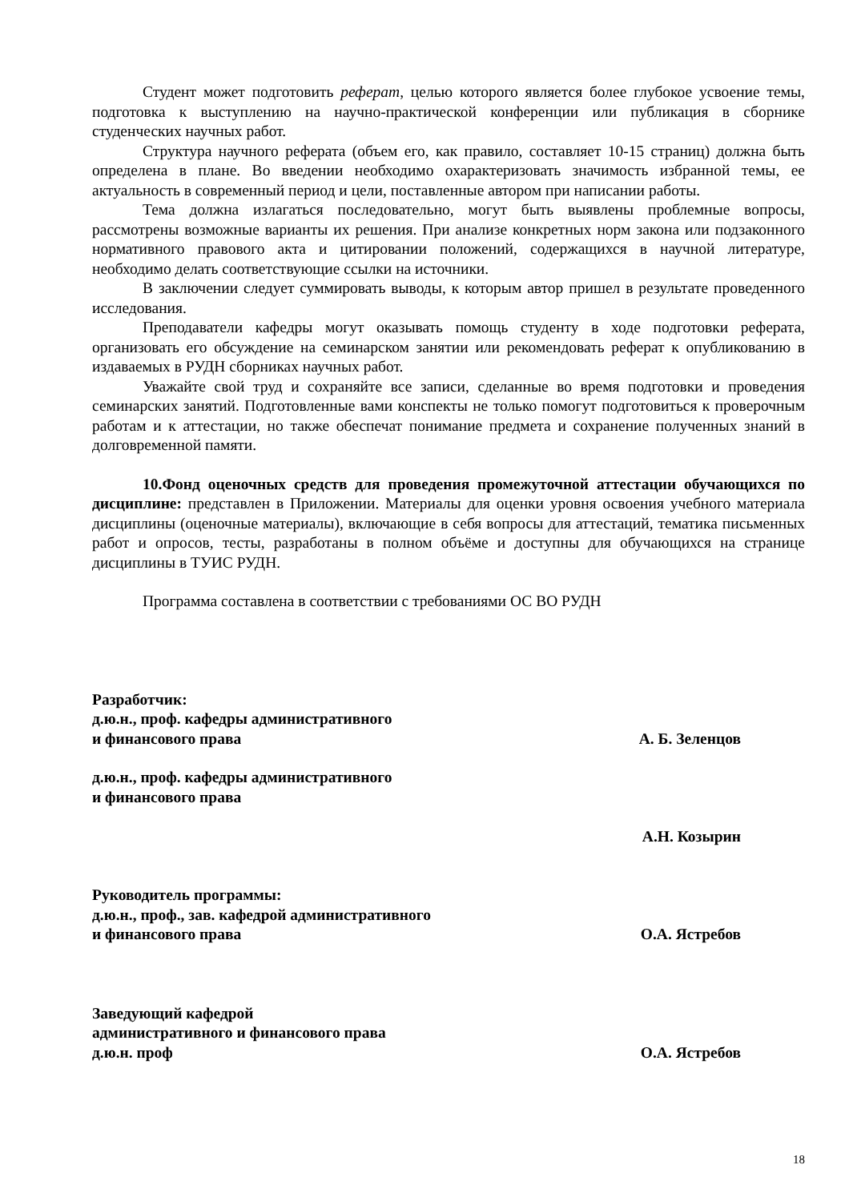Студент может подготовить реферат, целью которого является более глубокое усвоение темы, подготовка к выступлению на научно-практической конференции или публикация в сборнике студенческих научных работ.
Структура научного реферата (объем его, как правило, составляет 10-15 страниц) должна быть определена в плане. Во введении необходимо охарактеризовать значимость избранной темы, ее актуальность в современный период и цели, поставленные автором при написании работы.
Тема должна излагаться последовательно, могут быть выявлены проблемные вопросы, рассмотрены возможные варианты их решения. При анализе конкретных норм закона или подзаконного нормативного правового акта и цитировании положений, содержащихся в научной литературе, необходимо делать соответствующие ссылки на источники.
В заключении следует суммировать выводы, к которым автор пришел в результате проведенного исследования.
Преподаватели кафедры могут оказывать помощь студенту в ходе подготовки реферата, организовать его обсуждение на семинарском занятии или рекомендовать реферат к опубликованию в издаваемых в РУДН сборниках научных работ.
Уважайте свой труд и сохраняйте все записи, сделанные во время подготовки и проведения семинарских занятий. Подготовленные вами конспекты не только помогут подготовиться к проверочным работам и к аттестации, но также обеспечат понимание предмета и сохранение полученных знаний в долговременной памяти.
10.Фонд оценочных средств для проведения промежуточной аттестации обучающихся по дисциплине: представлен в Приложении. Материалы для оценки уровня освоения учебного материала дисциплины (оценочные материалы), включающие в себя вопросы для аттестаций, тематика письменных работ и опросов, тесты, разработаны в полном объёме и доступны для обучающихся на странице дисциплины в ТУИС РУДН.
Программа составлена в соответствии с требованиями ОС ВО РУДН
Разработчик:
д.ю.н., проф. кафедры административного
и финансового права
А. Б. Зеленцов
д.ю.н., проф. кафедры административного
и финансового права
А.Н. Козырин
Руководитель программы:
д.ю.н., проф., зав. кафедрой административного
и финансового права
О.А. Ястребов
Заведующий кафедрой
административного и финансового права
д.ю.н. проф
О.А. Ястребов
18